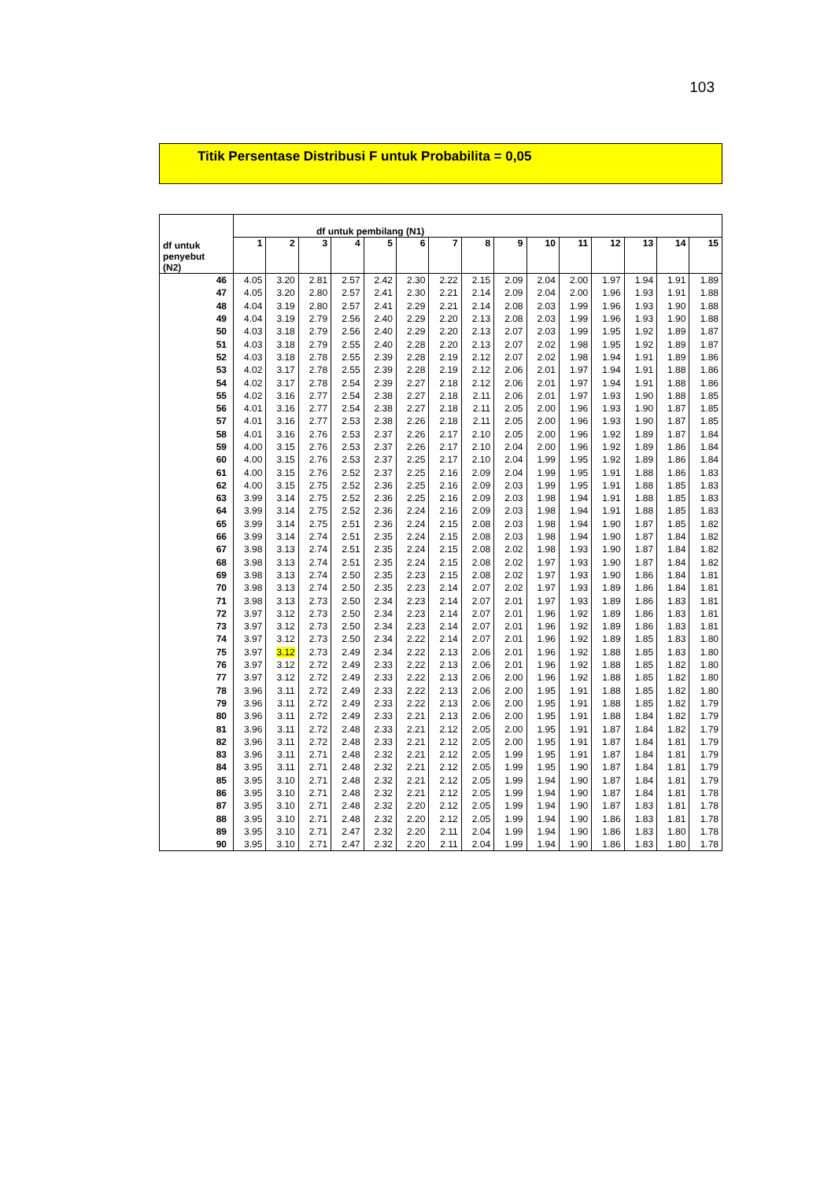103
Titik Persentase Distribusi F untuk Probabilita = 0,05
| df untuk penyebut (N2) | df untuk pembilang (N1) | | | | | | | | | | | | | | |
| --- | --- | --- | --- | --- | --- | --- | --- | --- | --- | --- | --- | --- | --- | --- | --- |
| | 1 | 2 | 3 | 4 | 5 | 6 | 7 | 8 | 9 | 10 | 11 | 12 | 13 | 14 | 15 |
| 46 | 4.05 | 3.20 | 2.81 | 2.57 | 2.42 | 2.30 | 2.22 | 2.15 | 2.09 | 2.04 | 2.00 | 1.97 | 1.94 | 1.91 | 1.89 |
| 47 | 4.05 | 3.20 | 2.80 | 2.57 | 2.41 | 2.30 | 2.21 | 2.14 | 2.09 | 2.04 | 2.00 | 1.96 | 1.93 | 1.91 | 1.88 |
| 48 | 4.04 | 3.19 | 2.80 | 2.57 | 2.41 | 2.29 | 2.21 | 2.14 | 2.08 | 2.03 | 1.99 | 1.96 | 1.93 | 1.90 | 1.88 |
| 49 | 4.04 | 3.19 | 2.79 | 2.56 | 2.40 | 2.29 | 2.20 | 2.13 | 2.08 | 2.03 | 1.99 | 1.96 | 1.93 | 1.90 | 1.88 |
| 50 | 4.03 | 3.18 | 2.79 | 2.56 | 2.40 | 2.29 | 2.20 | 2.13 | 2.07 | 2.03 | 1.99 | 1.95 | 1.92 | 1.89 | 1.87 |
| 51 | 4.03 | 3.18 | 2.79 | 2.55 | 2.40 | 2.28 | 2.20 | 2.13 | 2.07 | 2.02 | 1.98 | 1.95 | 1.92 | 1.89 | 1.87 |
| 52 | 4.03 | 3.18 | 2.78 | 2.55 | 2.39 | 2.28 | 2.19 | 2.12 | 2.07 | 2.02 | 1.98 | 1.94 | 1.91 | 1.89 | 1.86 |
| 53 | 4.02 | 3.17 | 2.78 | 2.55 | 2.39 | 2.28 | 2.19 | 2.12 | 2.06 | 2.01 | 1.97 | 1.94 | 1.91 | 1.88 | 1.86 |
| 54 | 4.02 | 3.17 | 2.78 | 2.54 | 2.39 | 2.27 | 2.18 | 2.12 | 2.06 | 2.01 | 1.97 | 1.94 | 1.91 | 1.88 | 1.86 |
| 55 | 4.02 | 3.16 | 2.77 | 2.54 | 2.38 | 2.27 | 2.18 | 2.11 | 2.06 | 2.01 | 1.97 | 1.93 | 1.90 | 1.88 | 1.85 |
| 56 | 4.01 | 3.16 | 2.77 | 2.54 | 2.38 | 2.27 | 2.18 | 2.11 | 2.05 | 2.00 | 1.96 | 1.93 | 1.90 | 1.87 | 1.85 |
| 57 | 4.01 | 3.16 | 2.77 | 2.53 | 2.38 | 2.26 | 2.18 | 2.11 | 2.05 | 2.00 | 1.96 | 1.93 | 1.90 | 1.87 | 1.85 |
| 58 | 4.01 | 3.16 | 2.76 | 2.53 | 2.37 | 2.26 | 2.17 | 2.10 | 2.05 | 2.00 | 1.96 | 1.92 | 1.89 | 1.87 | 1.84 |
| 59 | 4.00 | 3.15 | 2.76 | 2.53 | 2.37 | 2.26 | 2.17 | 2.10 | 2.04 | 2.00 | 1.96 | 1.92 | 1.89 | 1.86 | 1.84 |
| 60 | 4.00 | 3.15 | 2.76 | 2.53 | 2.37 | 2.25 | 2.17 | 2.10 | 2.04 | 1.99 | 1.95 | 1.92 | 1.89 | 1.86 | 1.84 |
| 61 | 4.00 | 3.15 | 2.76 | 2.52 | 2.37 | 2.25 | 2.16 | 2.09 | 2.04 | 1.99 | 1.95 | 1.91 | 1.88 | 1.86 | 1.83 |
| 62 | 4.00 | 3.15 | 2.75 | 2.52 | 2.36 | 2.25 | 2.16 | 2.09 | 2.03 | 1.99 | 1.95 | 1.91 | 1.88 | 1.85 | 1.83 |
| 63 | 3.99 | 3.14 | 2.75 | 2.52 | 2.36 | 2.25 | 2.16 | 2.09 | 2.03 | 1.98 | 1.94 | 1.91 | 1.88 | 1.85 | 1.83 |
| 64 | 3.99 | 3.14 | 2.75 | 2.52 | 2.36 | 2.24 | 2.16 | 2.09 | 2.03 | 1.98 | 1.94 | 1.91 | 1.88 | 1.85 | 1.83 |
| 65 | 3.99 | 3.14 | 2.75 | 2.51 | 2.36 | 2.24 | 2.15 | 2.08 | 2.03 | 1.98 | 1.94 | 1.90 | 1.87 | 1.85 | 1.82 |
| 66 | 3.99 | 3.14 | 2.74 | 2.51 | 2.35 | 2.24 | 2.15 | 2.08 | 2.03 | 1.98 | 1.94 | 1.90 | 1.87 | 1.84 | 1.82 |
| 67 | 3.98 | 3.13 | 2.74 | 2.51 | 2.35 | 2.24 | 2.15 | 2.08 | 2.02 | 1.98 | 1.93 | 1.90 | 1.87 | 1.84 | 1.82 |
| 68 | 3.98 | 3.13 | 2.74 | 2.51 | 2.35 | 2.24 | 2.15 | 2.08 | 2.02 | 1.97 | 1.93 | 1.90 | 1.87 | 1.84 | 1.82 |
| 69 | 3.98 | 3.13 | 2.74 | 2.50 | 2.35 | 2.23 | 2.15 | 2.08 | 2.02 | 1.97 | 1.93 | 1.90 | 1.86 | 1.84 | 1.81 |
| 70 | 3.98 | 3.13 | 2.74 | 2.50 | 2.35 | 2.23 | 2.14 | 2.07 | 2.02 | 1.97 | 1.93 | 1.89 | 1.86 | 1.84 | 1.81 |
| 71 | 3.98 | 3.13 | 2.73 | 2.50 | 2.34 | 2.23 | 2.14 | 2.07 | 2.01 | 1.97 | 1.93 | 1.89 | 1.86 | 1.83 | 1.81 |
| 72 | 3.97 | 3.12 | 2.73 | 2.50 | 2.34 | 2.23 | 2.14 | 2.07 | 2.01 | 1.96 | 1.92 | 1.89 | 1.86 | 1.83 | 1.81 |
| 73 | 3.97 | 3.12 | 2.73 | 2.50 | 2.34 | 2.23 | 2.14 | 2.07 | 2.01 | 1.96 | 1.92 | 1.89 | 1.86 | 1.83 | 1.81 |
| 74 | 3.97 | 3.12 | 2.73 | 2.50 | 2.34 | 2.22 | 2.14 | 2.07 | 2.01 | 1.96 | 1.92 | 1.89 | 1.85 | 1.83 | 1.80 |
| 75 | 3.97 | 3.12 | 2.73 | 2.49 | 2.34 | 2.22 | 2.13 | 2.06 | 2.01 | 1.96 | 1.92 | 1.88 | 1.85 | 1.83 | 1.80 |
| 76 | 3.97 | 3.12 | 2.72 | 2.49 | 2.33 | 2.22 | 2.13 | 2.06 | 2.01 | 1.96 | 1.92 | 1.88 | 1.85 | 1.82 | 1.80 |
| 77 | 3.97 | 3.12 | 2.72 | 2.49 | 2.33 | 2.22 | 2.13 | 2.06 | 2.00 | 1.96 | 1.92 | 1.88 | 1.85 | 1.82 | 1.80 |
| 78 | 3.96 | 3.11 | 2.72 | 2.49 | 2.33 | 2.22 | 2.13 | 2.06 | 2.00 | 1.95 | 1.91 | 1.88 | 1.85 | 1.82 | 1.80 |
| 79 | 3.96 | 3.11 | 2.72 | 2.49 | 2.33 | 2.22 | 2.13 | 2.06 | 2.00 | 1.95 | 1.91 | 1.88 | 1.85 | 1.82 | 1.79 |
| 80 | 3.96 | 3.11 | 2.72 | 2.49 | 2.33 | 2.21 | 2.13 | 2.06 | 2.00 | 1.95 | 1.91 | 1.88 | 1.84 | 1.82 | 1.79 |
| 81 | 3.96 | 3.11 | 2.72 | 2.48 | 2.33 | 2.21 | 2.12 | 2.05 | 2.00 | 1.95 | 1.91 | 1.87 | 1.84 | 1.82 | 1.79 |
| 82 | 3.96 | 3.11 | 2.72 | 2.48 | 2.33 | 2.21 | 2.12 | 2.05 | 2.00 | 1.95 | 1.91 | 1.87 | 1.84 | 1.81 | 1.79 |
| 83 | 3.96 | 3.11 | 2.71 | 2.48 | 2.32 | 2.21 | 2.12 | 2.05 | 1.99 | 1.95 | 1.91 | 1.87 | 1.84 | 1.81 | 1.79 |
| 84 | 3.95 | 3.11 | 2.71 | 2.48 | 2.32 | 2.21 | 2.12 | 2.05 | 1.99 | 1.95 | 1.90 | 1.87 | 1.84 | 1.81 | 1.79 |
| 85 | 3.95 | 3.10 | 2.71 | 2.48 | 2.32 | 2.21 | 2.12 | 2.05 | 1.99 | 1.94 | 1.90 | 1.87 | 1.84 | 1.81 | 1.79 |
| 86 | 3.95 | 3.10 | 2.71 | 2.48 | 2.32 | 2.21 | 2.12 | 2.05 | 1.99 | 1.94 | 1.90 | 1.87 | 1.84 | 1.81 | 1.78 |
| 87 | 3.95 | 3.10 | 2.71 | 2.48 | 2.32 | 2.20 | 2.12 | 2.05 | 1.99 | 1.94 | 1.90 | 1.87 | 1.83 | 1.81 | 1.78 |
| 88 | 3.95 | 3.10 | 2.71 | 2.48 | 2.32 | 2.20 | 2.12 | 2.05 | 1.99 | 1.94 | 1.90 | 1.86 | 1.83 | 1.81 | 1.78 |
| 89 | 3.95 | 3.10 | 2.71 | 2.47 | 2.32 | 2.20 | 2.11 | 2.04 | 1.99 | 1.94 | 1.90 | 1.86 | 1.83 | 1.80 | 1.78 |
| 90 | 3.95 | 3.10 | 2.71 | 2.47 | 2.32 | 2.20 | 2.11 | 2.04 | 1.99 | 1.94 | 1.90 | 1.86 | 1.83 | 1.80 | 1.78 |